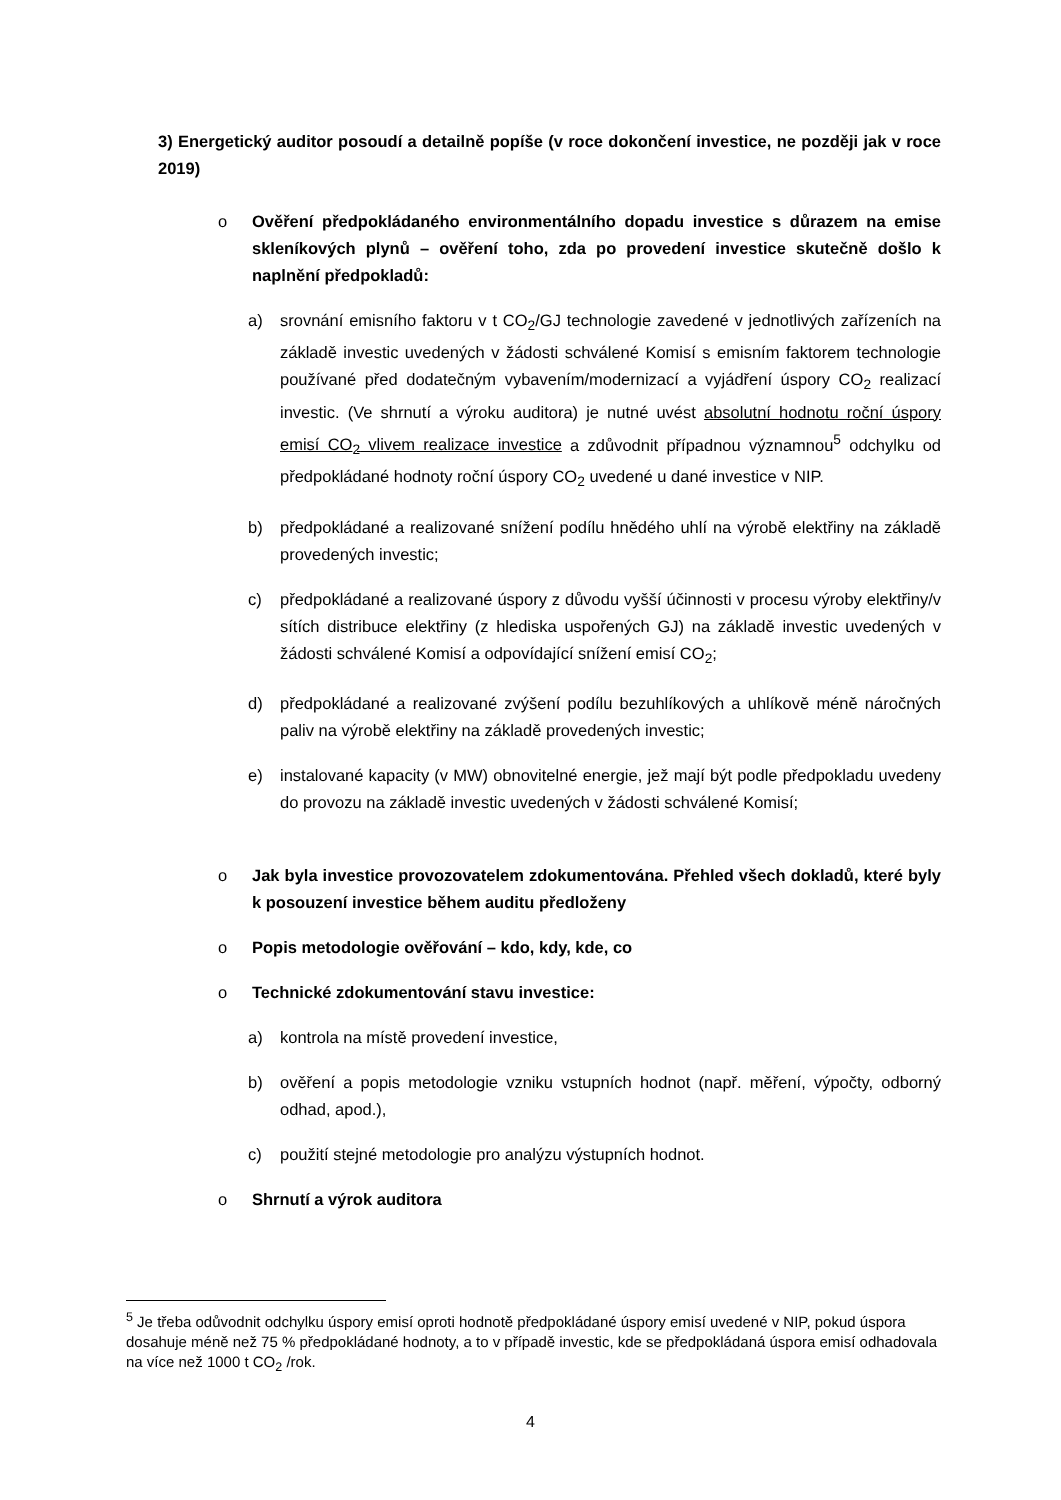3) Energetický auditor posoudí a detailně popíše (v roce dokončení investice, ne později jak v roce 2019)
o Ověření předpokládaného environmentálního dopadu investice s důrazem na emise skleníkových plynů – ověření toho, zda po provedení investice skutečně došlo k naplnění předpokladů:
a) srovnání emisního faktoru v t CO<sub>2</sub>/GJ technologie zavedené v jednotlivých zařízeních na základě investic uvedených v žádosti schválené Komisí s emisním faktorem technologie používané před dodatečným vybavením/modernizací a vyjádření úspory CO<sub>2</sub> realizací investic. (Ve shrnutí a výroku auditora) je nutné uvést absolutní hodnotu roční úspory emisí CO<sub>2</sub> vlivem realizace investice a zdůvodnit případnou významnou<sup>5</sup> odchylku od předpokládané hodnoty roční úspory CO<sub>2</sub> uvedené u dané investice v NIP.
b) předpokládané a realizované snížení podílu hnědého uhlí na výrobě elektřiny na základě provedených investic;
c) předpokládané a realizované úspory z důvodu vyšší účinnosti v procesu výroby elektřiny/v sítích distribuce elektřiny (z hlediska uspořených GJ) na základě investic uvedených v žádosti schválené Komisí a odpovídající snížení emisí CO<sub>2</sub>;
d) předpokládané a realizované zvýšení podílu bezuhlíkových a uhlíkově méně náročných paliv na výrobě elektřiny na základě provedených investic;
e) instalované kapacity (v MW) obnovitelné energie, jež mají být podle předpokladu uvedeny do provozu na základě investic uvedených v žádosti schválené Komisí;
o Jak byla investice provozovatelem zdokumentována. Přehled všech dokladů, které byly k posouzení investice během auditu předloženy
o Popis metodologie ověřování – kdo, kdy, kde, co
o Technické zdokumentování stavu investice:
a) kontrola na místě provedení investice,
b) ověření a popis metodologie vzniku vstupních hodnot (např. měření, výpočty, odborný odhad, apod.),
c) použití stejné metodologie pro analýzu výstupních hodnot.
o Shrnutí a výrok auditora
<sup>5</sup> Je třeba odůvodnit odchylku úspory emisí oproti hodnotě předpokládané úspory emisí uvedené v NIP, pokud úspora dosahuje méně než 75 % předpokládané hodnoty, a to v případě investic, kde se předpokládaná úspora emisí odhadovala na více než 1000 t CO<sub>2</sub> /rok.
4